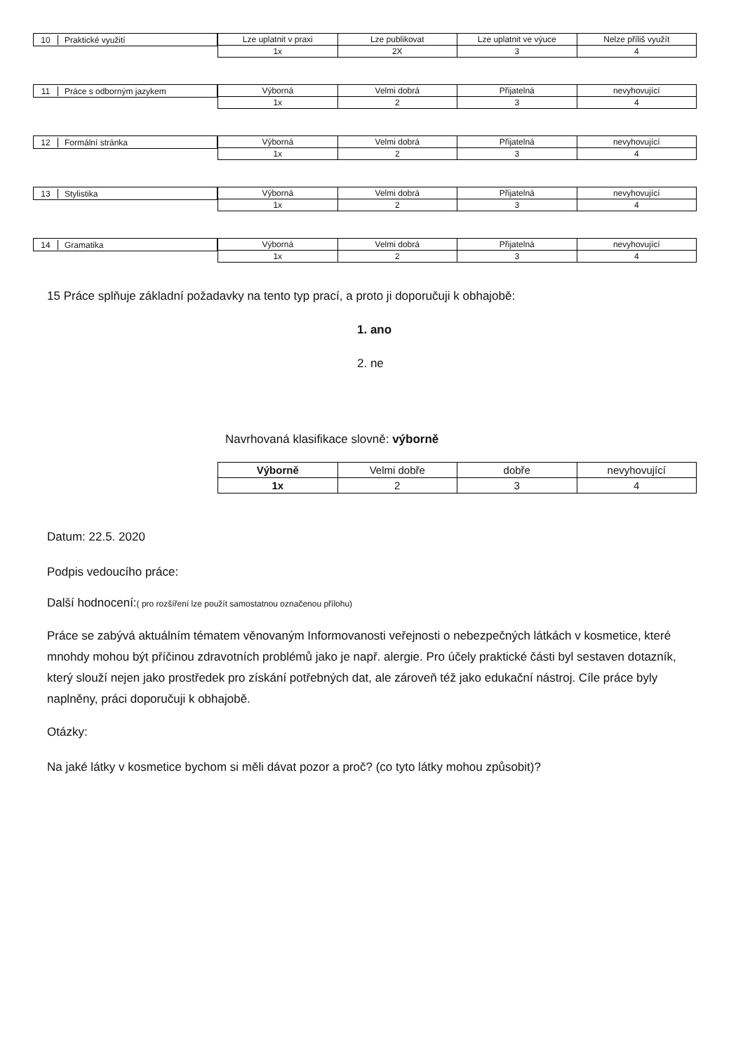10 Praktické využití
| Lze uplatnit v praxi | Lze publikovat | Lze uplatnit ve výuce | Nelze příliš využít |
| --- | --- | --- | --- |
| 1x | 2X | 3 | 4 |
11 Práce s odborným jazykem
| Výborná | Velmi dobrá | Přijatelná | nevyhovující |
| --- | --- | --- | --- |
| 1x | 2 | 3 | 4 |
12 Formální stránka
| Výborná | Velmi dobrá | Přijatelná | nevyhovující |
| --- | --- | --- | --- |
| 1x | 2 | 3 | 4 |
13 Stylistika
| Výborná | Velmi dobrá | Přijatelná | nevyhovující |
| --- | --- | --- | --- |
| 1x | 2 | 3 | 4 |
14 Gramatika
| Výborná | Velmi dobrá | Přijatelná | nevyhovující |
| --- | --- | --- | --- |
| 1x | 2 | 3 | 4 |
15 Práce splňuje základní požadavky na tento typ prací, a proto ji doporučuji k obhajobě:
1. ano
2. ne
Navrhovaná klasifikace slovně: výborně
| Výborně | Velmi dobře | dobře | nevyhovující |
| --- | --- | --- | --- |
| 1x | 2 | 3 | 4 |
Datum: 22.5. 2020
Podpis vedoucího práce:
Další hodnocení:( pro rozšíření lze použít samostatnou označenou přílohu)
Práce se zabývá aktuálním tématem věnovaným Informovanosti veřejnosti o nebezpečných látkách v kosmetice, které mnohdy mohou být příčinou zdravotních problémů jako je např. alergie. Pro účely praktické části byl sestaven dotazník, který slouží nejen jako prostředek pro získání potřebných dat, ale zároveň též jako edukační nástroj. Cíle práce byly naplněny, práci doporučuji k obhajobě.
Otázky:
Na jaké látky v kosmetice bychom si měli dávat pozor a proč? (co tyto látky mohou způsobit)?